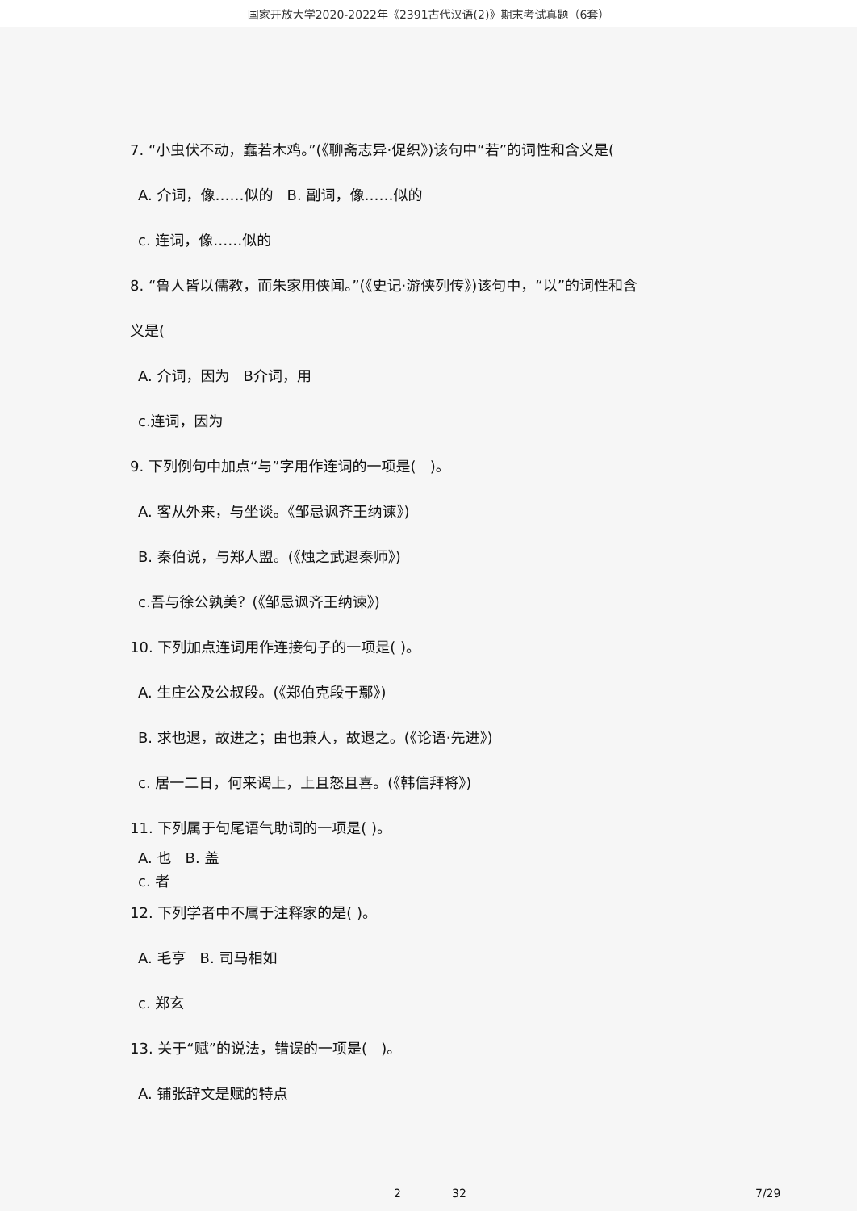国家开放大学2020-2022年《2391古代汉语(2)》期末考试真题（6套）
7. “小虫伏不动，蠢若木鸡。”(《聊斋志异·促织》)该句中“若”的词性和含义是(
A. 介词，像……似的 B. 副词，像……似的
c. 连词，像……似的
8. “鲁人皆以儒教，而朱家用侠闻。”(《史记·游侠列传》)该句中，“以”的词性和含
义是(
A. 介词，因为 B介词，用
c.连词，因为
9. 下列例句中加点“与”字用作连词的一项是( )。
A. 客从外来，与坐谈。《邹忌讽齐王纳谏》)
B. 秦伯说，与郑人盟。(《烛之武退秦师》)
c.吾与徐公孰美？(《邹忌讽齐王纳谏》)
10. 下列加点连词用作连接句子的一项是( )。
A. 生庄公及公叔段。(《郑伯克段于鄢》)
B. 求也退，故进之；由也兼人，故退之。(《论语·先进》)
c. 居一二日，何来谒上，上且怒且喜。(《韩信拜将》)
11. 下列属于句尾语气助词的一项是( )。
A. 也 B. 盖
c. 者
12. 下列学者中不属于注释家的是( )。
A. 毛亨 B. 司马相如
c. 郑玄
13. 关于“赋”的说法，错误的一项是( )。
A. 铺张辞文是赋的特点
2 32 7/29